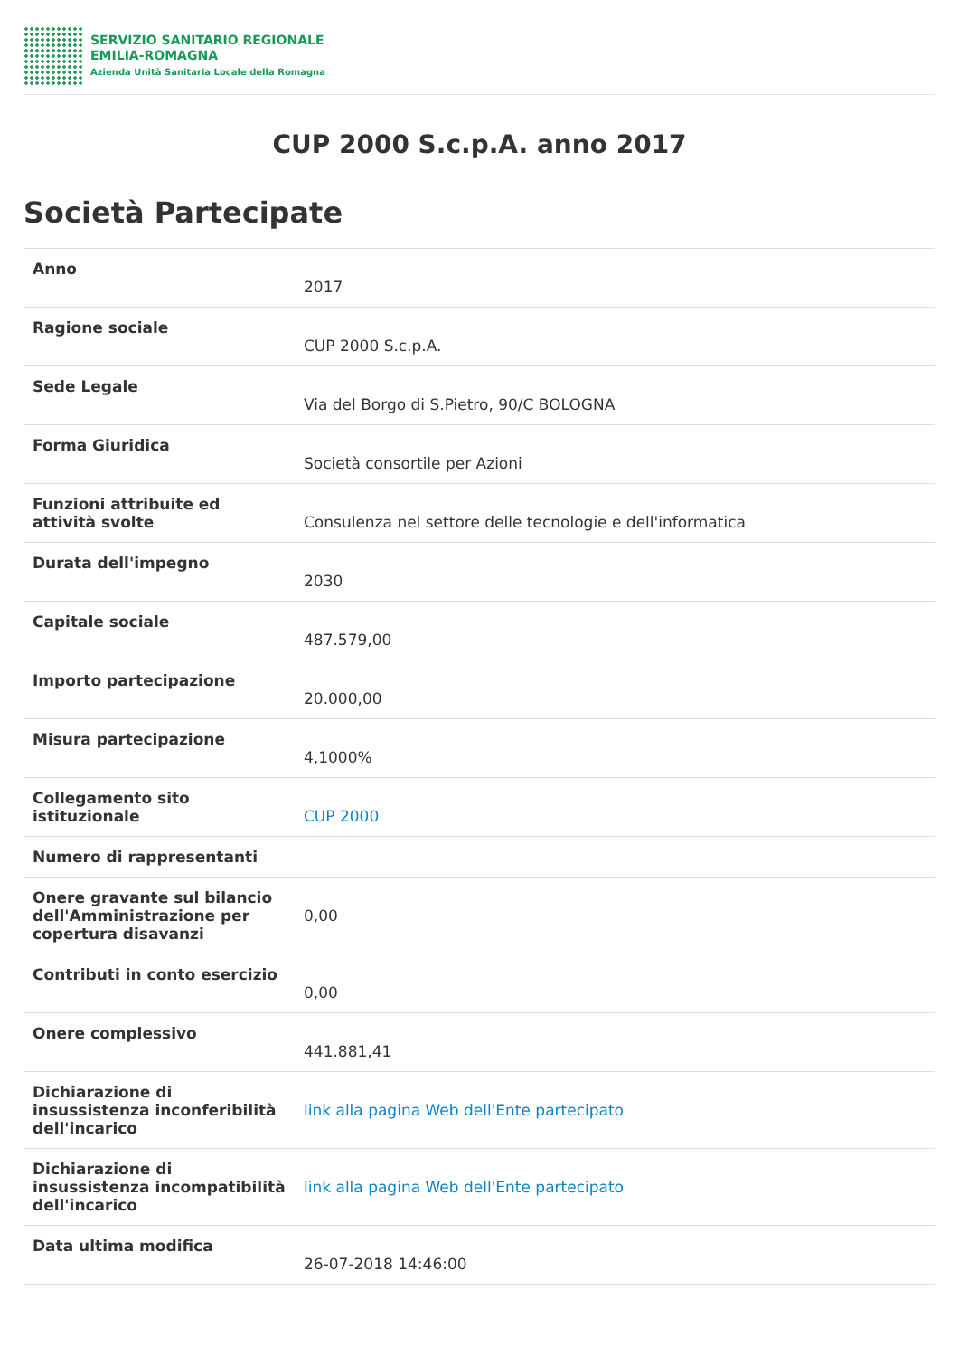SERVIZIO SANITARIO REGIONALE
EMILIA-ROMAGNA
Azienda Unità Sanitaria Locale della Romagna
CUP 2000 S.c.p.A. anno 2017
Società Partecipate
| Anno | 2017 |
| Ragione sociale | CUP 2000 S.c.p.A. |
| Sede Legale | Via del Borgo di S.Pietro, 90/C BOLOGNA |
| Forma Giuridica | Società consortile per Azioni |
| Funzioni attribuite ed attività svolte | Consulenza nel settore delle tecnologie e dell'informatica |
| Durata dell'impegno | 2030 |
| Capitale sociale | 487.579,00 |
| Importo partecipazione | 20.000,00 |
| Misura partecipazione | 4,1000% |
| Collegamento sito istituzionale | CUP 2000 |
| Numero di rappresentanti | |
| Onere gravante sul bilancio dell'Amministrazione per copertura disavanzi | 0,00 |
| Contributi in conto esercizio | 0,00 |
| Onere complessivo | 441.881,41 |
| Dichiarazione di insussistenza inconferibilità dell'incarico | link alla pagina Web dell'Ente partecipato |
| Dichiarazione di insussistenza incompatibilità dell'incarico | link alla pagina Web dell'Ente partecipato |
| Data ultima modifica | 26-07-2018 14:46:00 |